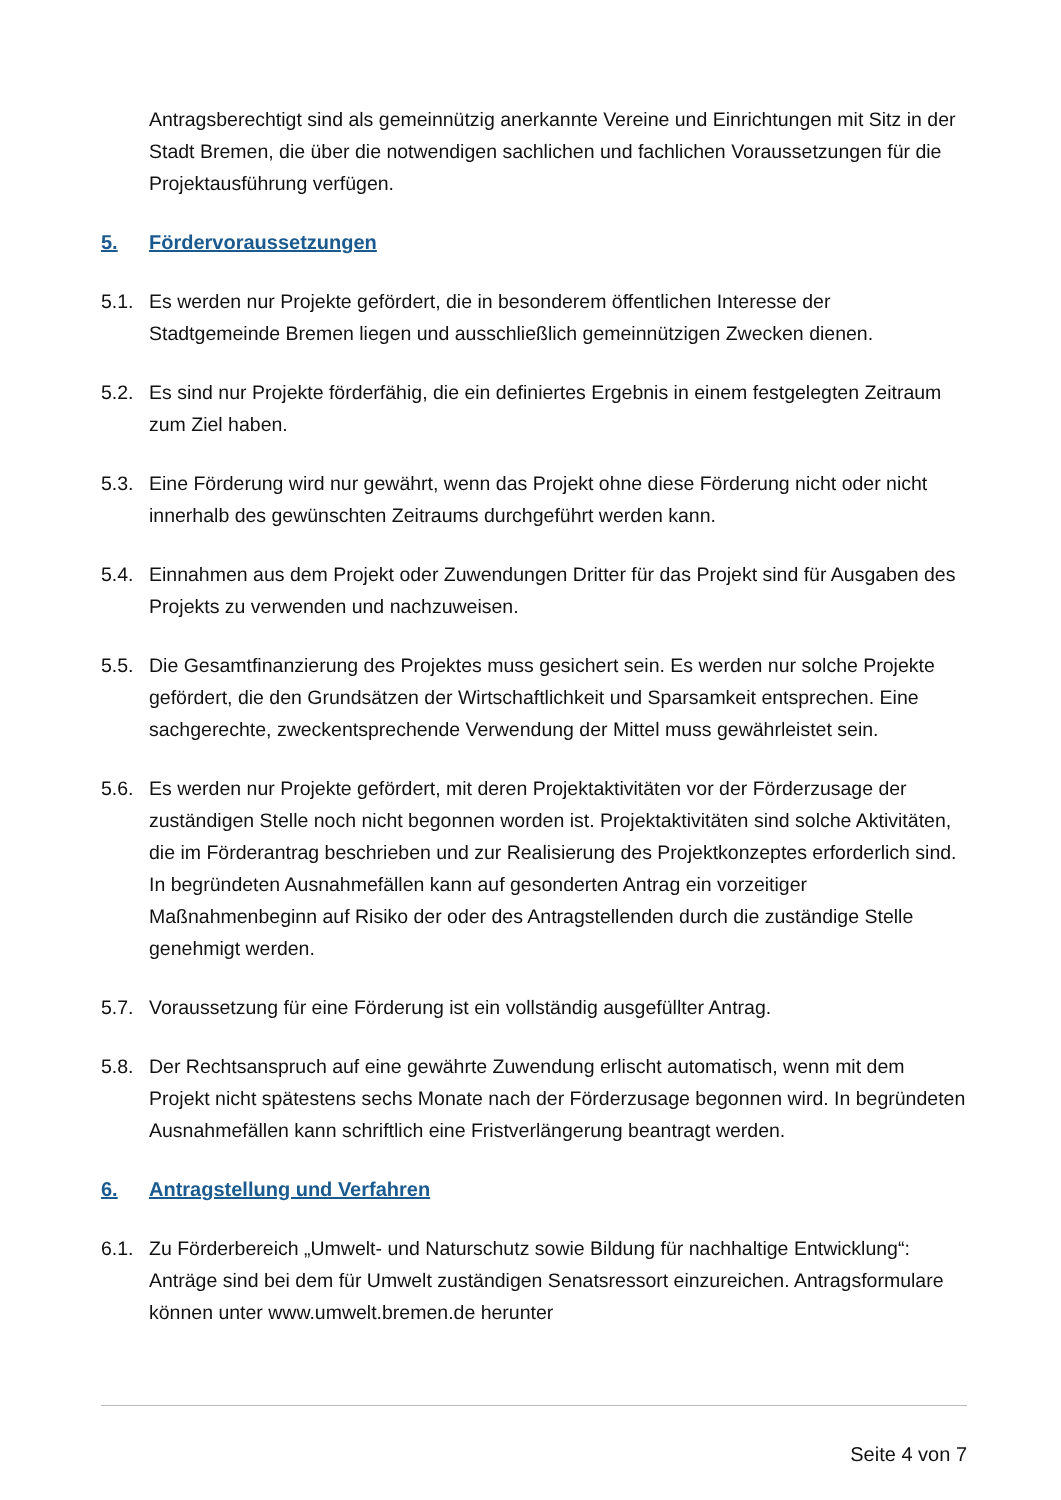Antragsberechtigt sind als gemeinnützig anerkannte Vereine und Einrichtungen mit Sitz in der Stadt Bremen, die über die notwendigen sachlichen und fachlichen Voraussetzungen für die Projektausführung verfügen.
5. Fördervoraussetzungen
5.1. Es werden nur Projekte gefördert, die in besonderem öffentlichen Interesse der Stadtgemeinde Bremen liegen und ausschließlich gemeinnützigen Zwecken dienen.
5.2. Es sind nur Projekte förderfähig, die ein definiertes Ergebnis in einem festgelegten Zeitraum zum Ziel haben.
5.3. Eine Förderung wird nur gewährt, wenn das Projekt ohne diese Förderung nicht oder nicht innerhalb des gewünschten Zeitraums durchgeführt werden kann.
5.4. Einnahmen aus dem Projekt oder Zuwendungen Dritter für das Projekt sind für Ausgaben des Projekts zu verwenden und nachzuweisen.
5.5. Die Gesamtfinanzierung des Projektes muss gesichert sein. Es werden nur solche Projekte gefördert, die den Grundsätzen der Wirtschaftlichkeit und Sparsamkeit entsprechen. Eine sachgerechte, zweckentsprechende Verwendung der Mittel muss gewährleistet sein.
5.6. Es werden nur Projekte gefördert, mit deren Projektaktivitäten vor der Förderzusage der zuständigen Stelle noch nicht begonnen worden ist. Projektaktivitäten sind solche Aktivitäten, die im Förderantrag beschrieben und zur Realisierung des Projektkonzeptes erforderlich sind. In begründeten Ausnahmefällen kann auf gesonderten Antrag ein vorzeitiger Maßnahmenbeginn auf Risiko der oder des Antragstellenden durch die zuständige Stelle genehmigt werden.
5.7. Voraussetzung für eine Förderung ist ein vollständig ausgefüllter Antrag.
5.8. Der Rechtsanspruch auf eine gewährte Zuwendung erlischt automatisch, wenn mit dem Projekt nicht spätestens sechs Monate nach der Förderzusage begonnen wird. In begründeten Ausnahmefällen kann schriftlich eine Fristverlängerung beantragt werden.
6. Antragstellung und Verfahren
6.1. Zu Förderbereich „Umwelt- und Naturschutz sowie Bildung für nachhaltige Entwicklung“: Anträge sind bei dem für Umwelt zuständigen Senatsressort einzureichen. Antragsformulare können unter www.umwelt.bremen.de herunter
Seite 4 von 7